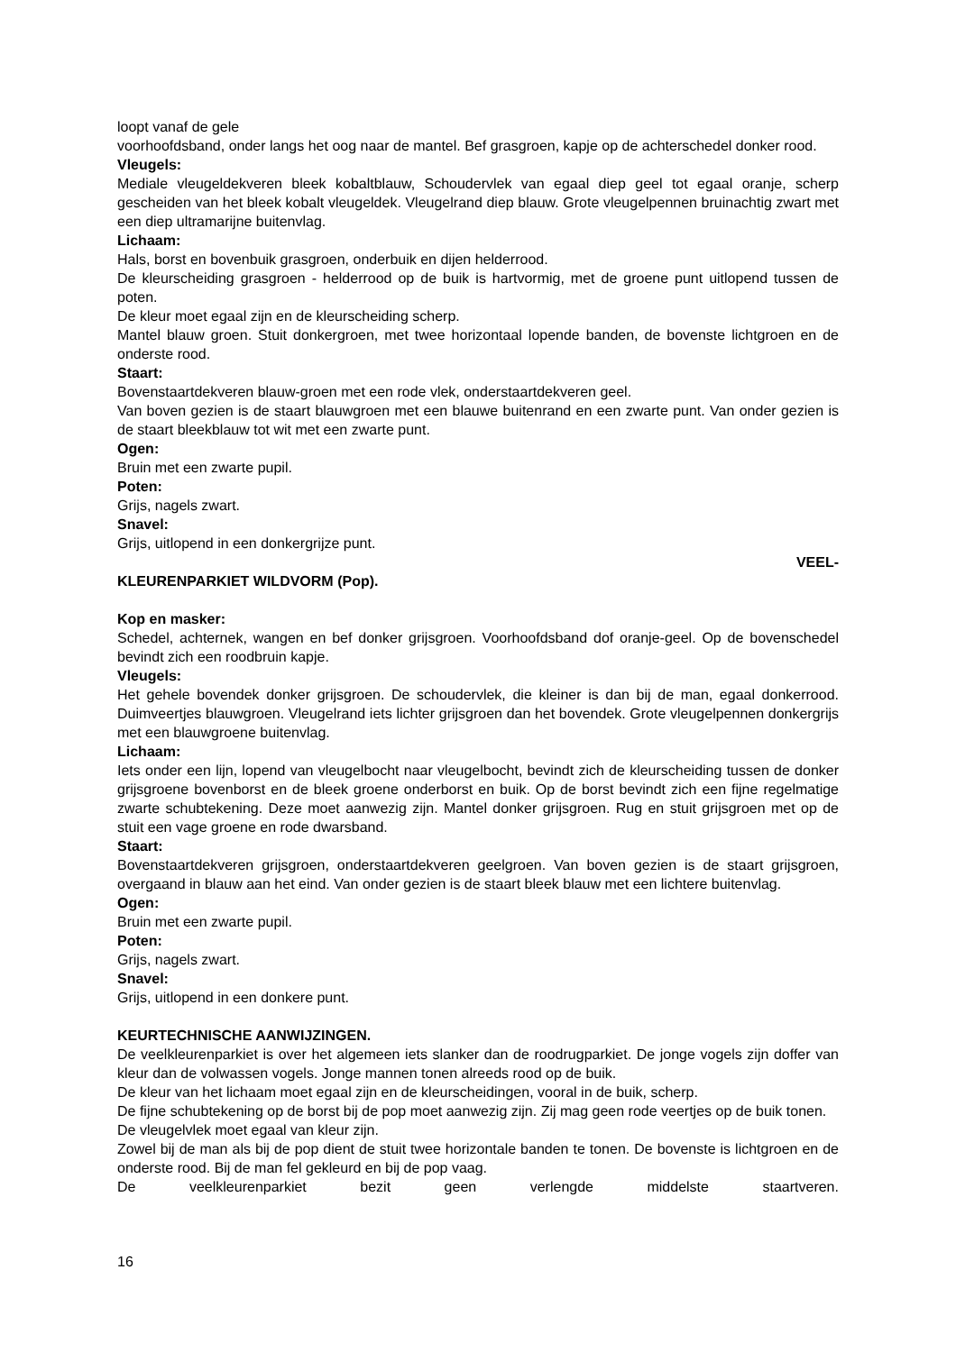loopt vanaf de gele
voorhoofdsband, onder langs het oog naar de mantel. Bef grasgroen, kapje op de achterschedel donker rood.
Vleugels:
Mediale vleugeldekveren bleek kobaltblauw, Schoudervlek van egaal diep geel tot egaal oranje, scherp gescheiden van het bleek kobalt vleugeldek. Vleugelrand diep blauw. Grote vleugelpennen bruinachtig zwart met een diep ultramarijne buitenvlag.
Lichaam:
Hals, borst en bovenbuik grasgroen, onderbuik en dijen helderrood.
De kleurscheiding grasgroen - helderrood op de buik is hartvormig, met de groene punt uitlopend tussen de poten.
De kleur moet egaal zijn en de kleurscheiding scherp.
Mantel blauw groen. Stuit donkergroen, met twee horizontaal lopende banden, de bovenste lichtgroen en de onderste rood.
Staart:
Bovenstaartdekveren blauw-groen met een rode vlek, onderstaartdekveren geel.
Van boven gezien is de staart blauwgroen met een blauwe buitenrand en een zwarte punt. Van onder gezien is de staart bleekblauw tot wit met een zwarte punt.
Ogen:
Bruin met een zwarte pupil.
Poten:
Grijs, nagels zwart.
Snavel:
Grijs, uitlopend in een donkergrijze punt.
VEEL-
KLEURENPARKIET WILDVORM (Pop).
Kop en masker:
Schedel, achternek, wangen en bef donker grijsgroen. Voorhoofdsband dof oranje-geel. Op de bovenschedel bevindt zich een roodbruin kapje.
Vleugels:
Het gehele bovendek donker grijsgroen. De schoudervlek, die kleiner is dan bij de man, egaal donkerrood. Duimveertjes blauwgroen. Vleugelrand iets lichter grijsgroen dan het bovendek. Grote vleugelpennen donkergrijs met een blauwgroene buitenvlag.
Lichaam:
Iets onder een lijn, lopend van vleugelbocht naar vleugelbocht, bevindt zich de kleurscheiding tussen de donker grijsgroene bovenborst en de bleek groene onderborst en buik. Op de borst bevindt zich een fijne regelmatige zwarte schubtekening. Deze moet aanwezig zijn. Mantel donker grijsgroen. Rug en stuit grijsgroen met op de stuit een vage groene en rode dwarsband.
Staart:
Bovenstaartdekveren grijsgroen, onderstaartdekveren geelgroen. Van boven gezien is de staart grijsgroen, overgaand in blauw aan het eind. Van onder gezien is de staart bleek blauw met een lichtere buitenvlag.
Ogen:
Bruin met een zwarte pupil.
Poten:
Grijs, nagels zwart.
Snavel:
Grijs, uitlopend in een donkere punt.
KEURTECHNISCHE AANWIJZINGEN.
De veelkleurenparkiet is over het algemeen iets slanker dan de roodrugparkiet. De jonge vogels zijn doffer van kleur dan de volwassen vogels. Jonge mannen tonen alreeds rood op de buik.
De kleur van het lichaam moet egaal zijn en de kleurscheidingen, vooral in de buik, scherp.
De fijne schubtekening op de borst bij de pop moet aanwezig zijn. Zij mag geen rode veertjes op de buik tonen.
De vleugelvlek moet egaal van kleur zijn.
Zowel bij de man als bij de pop dient de stuit twee horizontale banden te tonen. De bovenste is lichtgroen en de onderste rood. Bij de man fel gekleurd en bij de pop vaag.
De veelkleurenparkiet bezit geen verlengde middelste staartveren.
16